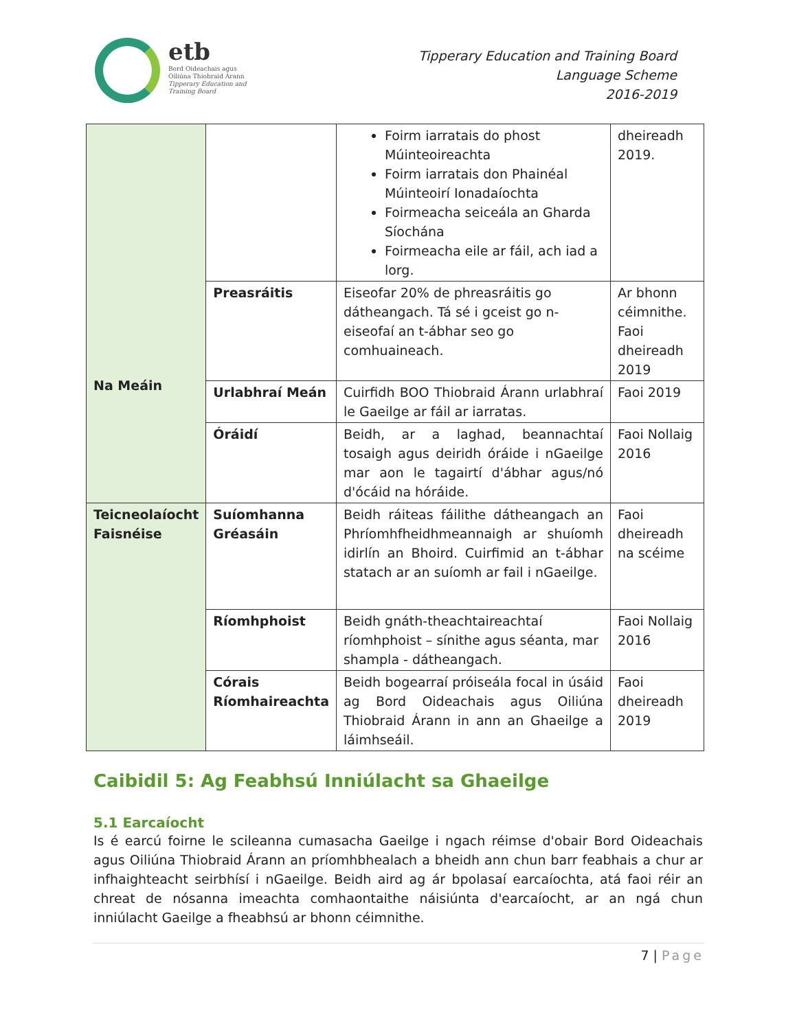etb
Bord Oideachais agus
Oiliúna Thiobraid Árann
Tipperary Education and
Training Board
Tipperary Education and Training Board
Language Scheme
2016-2019
| Na Meáin | | Foirm iarratais do phost Múinteoireachta Foirm iarratais don Phainéal Múinteoirí Ionadaíochta Foirmeacha seiceála an Gharda Síochána Foirmeacha eile ar fáil, ach iad a lorg. | dheireadh 2019. |
| | Preasráitis | Eiseofar 20% de phreasráitis go dátheangach. Tá sé i gceist go n-eiseofaí an t-ábhar seo go comhuaineach. | Ar bhonn céimnithe. Faoi dheireadh 2019 |
| | Urlabhraí Meán | Cuirfidh BOO Thiobraid Árann urlabhraí le Gaeilge ar fáil ar iarratas. | Faoi 2019 |
| | Óráidí | Beidh, ar a laghad, beannachtaí tosaigh agus deiridh óráide i nGaeilge mar aon le tagairtí d'ábhar agus/nó d'ócáid na hóráide. | Faoi Nollaig 2016 |
| Teicneolaíocht Faisnéise | Suíomhanna Gréasáin | Beidh ráiteas fáilithe dátheangach an Phríomhfheidhmeannaigh ar shuíomh idirlín an Bhoird. Cuirfimid an t-ábhar statach ar an suíomh ar fail i nGaeilge. | Faoi dheireadh na scéime |
| | Ríomhphoist | Beidh gnáth-theachtaireachtaí ríomhphoist – sínithe agus séanta, mar shampla - dátheangach. | Faoi Nollaig 2016 |
| | Córais Ríomhaireachta | Beidh bogearraí próiseála focal in úsáid ag Bord Oideachais agus Oiliúna Thiobraid Árann in ann an Ghaeilge a láimhseáil. | Faoi dheireadh 2019 |
Caibidil 5: Ag Feabhsú Inniúlacht sa Ghaeilge
5.1 Earcaíocht
Is é earcú foirne le scileanna cumasacha Gaeilge i ngach réimse d'obair Bord Oideachais agus Oiliúna Thiobraid Árann an príomhbhealach a bheidh ann chun barr feabhais a chur ar infhaighteacht seirbhísí i nGaeilge. Beidh aird ag ár bpolasaí earcaíochta, atá faoi réir an chreat de nósanna imeachta comhaontaithe náisiúnta d'earcaíocht, ar an ngá chun inniúlacht Gaeilge a fheabhsú ar bhonn céimnithe.
7 | Page